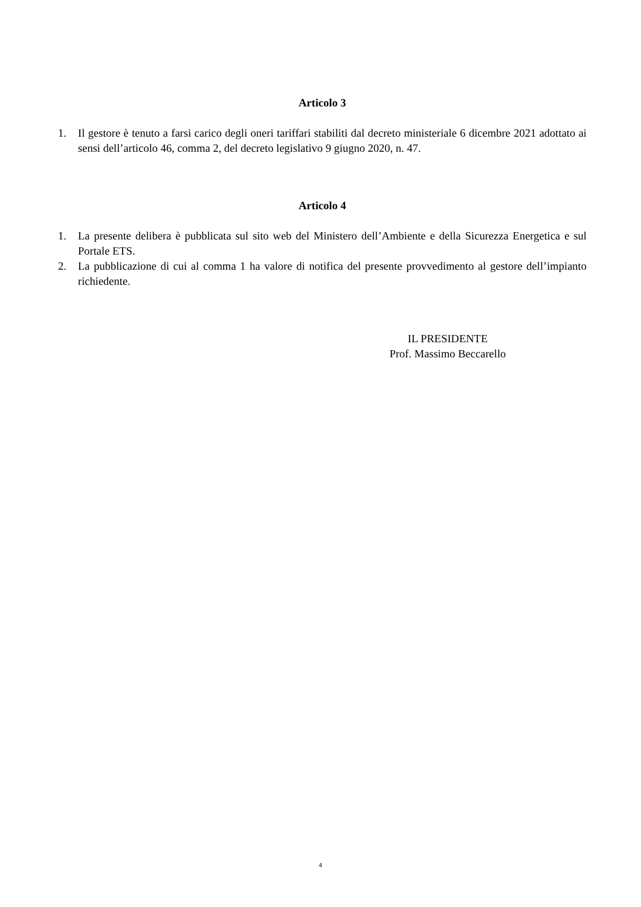Articolo 3
1. Il gestore è tenuto a farsi carico degli oneri tariffari stabiliti dal decreto ministeriale 6 dicembre 2021 adottato ai sensi dell’articolo 46, comma 2, del decreto legislativo 9 giugno 2020, n. 47.
Articolo 4
1. La presente delibera è pubblicata sul sito web del Ministero dell’Ambiente e della Sicurezza Energetica e sul Portale ETS.
2. La pubblicazione di cui al comma 1 ha valore di notifica del presente provvedimento al gestore dell’impianto richiedente.
IL PRESIDENTE
Prof. Massimo Beccarello
4